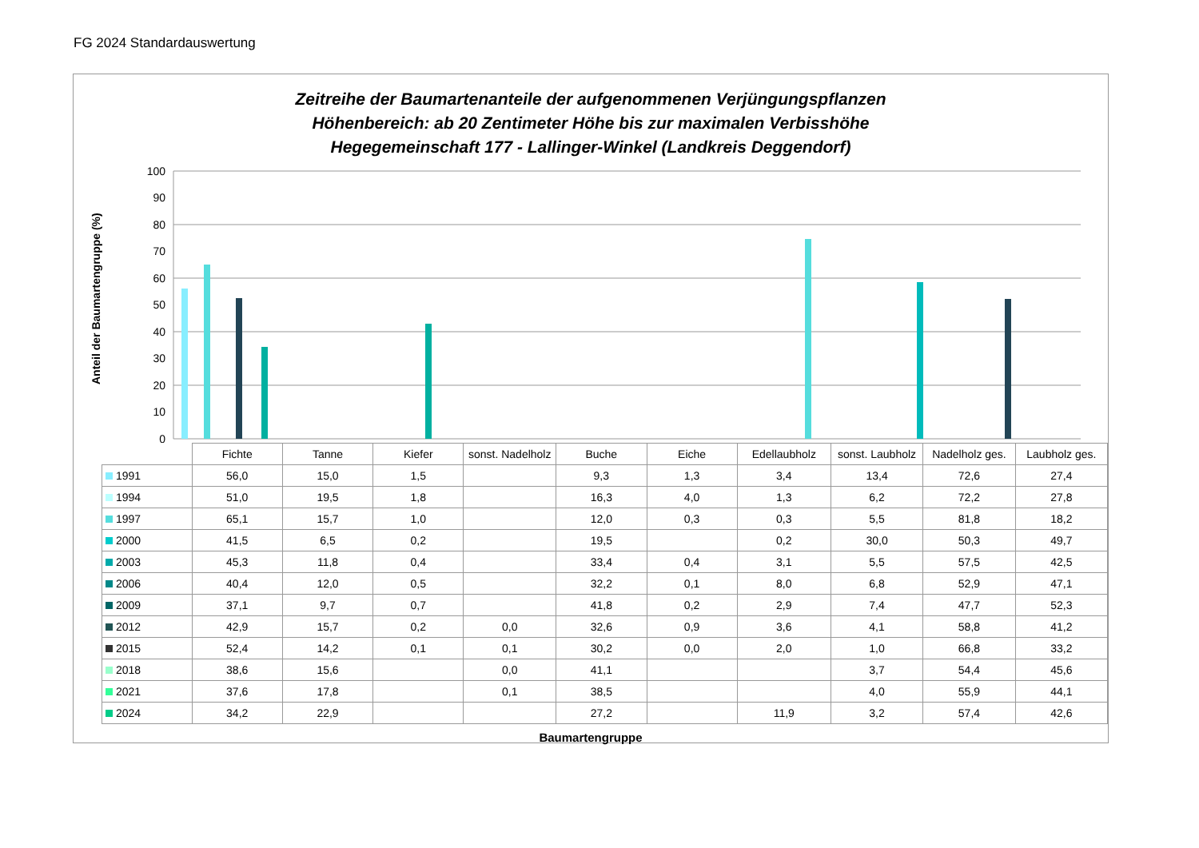FG 2024 Standardauswertung
Zeitreihe der Baumartenanteile der aufgenommenen Verjüngungspflanzen
Höhenbereich: ab 20 Zentimeter Höhe bis zur maximalen Verbisshöhe
Hegegemeinschaft 177 - Lallinger-Winkel (Landkreis Deggendorf)
Anteil der Baumartengruppe (%)
100
90
80
70
60
50
40
30
20
10
0
| | Fichte | Tanne | Kiefer | sonst. Nadelholz | Buche | Eiche | Edellaubholz | sonst. Laubholz | Nadelholz ges. | Laubholz ges. |
| --- | --- | --- | --- | --- | --- | --- | --- | --- | --- | --- |
| 1991 | 56,0 | 15,0 | 1,5 | | 9,3 | 1,3 | 3,4 | 13,4 | 72,6 | 27,4 |
| 1994 | 51,0 | 19,5 | 1,8 | | 16,3 | 4,0 | 1,3 | 6,2 | 72,2 | 27,8 |
| 1997 | 65,1 | 15,7 | 1,0 | | 12,0 | 0,3 | 0,3 | 5,5 | 81,8 | 18,2 |
| 2000 | 41,5 | 6,5 | 0,2 | | 19,5 | | 0,2 | 30,0 | 50,3 | 49,7 |
| 2003 | 45,3 | 11,8 | 0,4 | | 33,4 | 0,4 | 3,1 | 5,5 | 57,5 | 42,5 |
| 2006 | 40,4 | 12,0 | 0,5 | | 32,2 | 0,1 | 8,0 | 6,8 | 52,9 | 47,1 |
| 2009 | 37,1 | 9,7 | 0,7 | | 41,8 | 0,2 | 2,9 | 7,4 | 47,7 | 52,3 |
| 2012 | 42,9 | 15,7 | 0,2 | 0,0 | 32,6 | 0,9 | 3,6 | 4,1 | 58,8 | 41,2 |
| 2015 | 52,4 | 14,2 | 0,1 | 0,1 | 30,2 | 0,0 | 2,0 | 1,0 | 66,8 | 33,2 |
| 2018 | 38,6 | 15,6 | | 0,0 | 41,1 | | | 3,7 | 54,4 | 45,6 |
| 2021 | 37,6 | 17,8 | | 0,1 | 38,5 | | | 4,0 | 55,9 | 44,1 |
| 2024 | 34,2 | 22,9 | | | 27,2 | | 11,9 | 3,2 | 57,4 | 42,6 |
Baumartengruppe